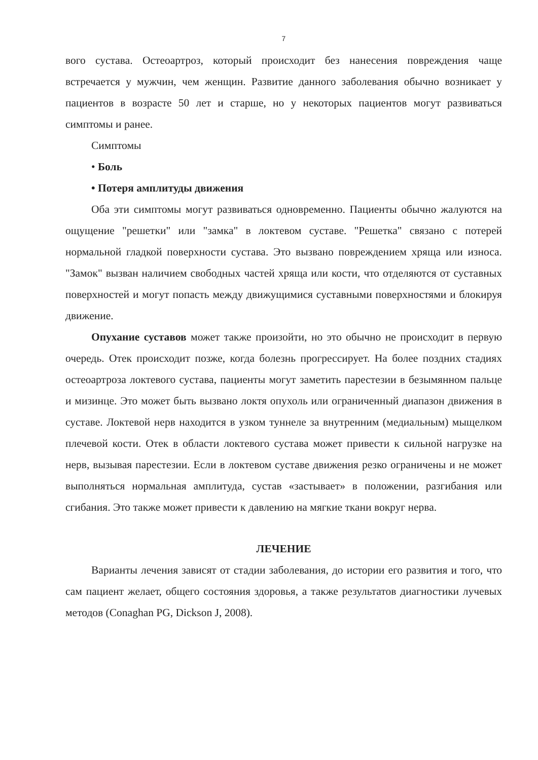7
вого сустава. Остеоартроз, который происходит без нанесения повреждения чаще встречается у мужчин, чем женщин. Развитие данного заболевания обычно возникает у пациентов в возрасте 50 лет и старше, но у некоторых пациентов могут развиваться симптомы и ранее.
Симптомы
• Боль
• Потеря амплитуды движения
Оба эти симптомы могут развиваться одновременно. Пациенты обычно жалуются на ощущение "решетки" или "замка" в локтевом суставе. "Решетка" связано с потерей нормальной гладкой поверхности сустава. Это вызвано повреждением хряща или износа. "Замок" вызван наличием свободных частей хряща или кости, что отделяются от суставных поверхностей и могут попасть между движущимися суставными поверхностями и блокируя движение.
Опухание суставов может также произойти, но это обычно не происходит в первую очередь. Отек происходит позже, когда болезнь прогрессирует. На более поздних стадиях остеоартроза локтевого сустава, пациенты могут заметить парестезии в безымянном пальце и мизинце. Это может быть вызвано локтя опухоль или ограниченный диапазон движения в суставе. Локтевой нерв находится в узком туннеле за внутренним (медиальным) мыщелком плечевой кости. Отек в области локтевого сустава может привести к сильной нагрузке на нерв, вызывая парестезии. Если в локтевом суставе движения резко ограничены и не может выполняться нормальная амплитуда, сустав «застывает» в положении, разгибания или сгибания. Это также может привести к давлению на мягкие ткани вокруг нерва.
ЛЕЧЕНИЕ
Варианты лечения зависят от стадии заболевания, до истории его развития и того, что сам пациент желает, общего состояния здоровья, а также результатов диагностики лучевых методов (Conaghan PG, Dickson J, 2008).